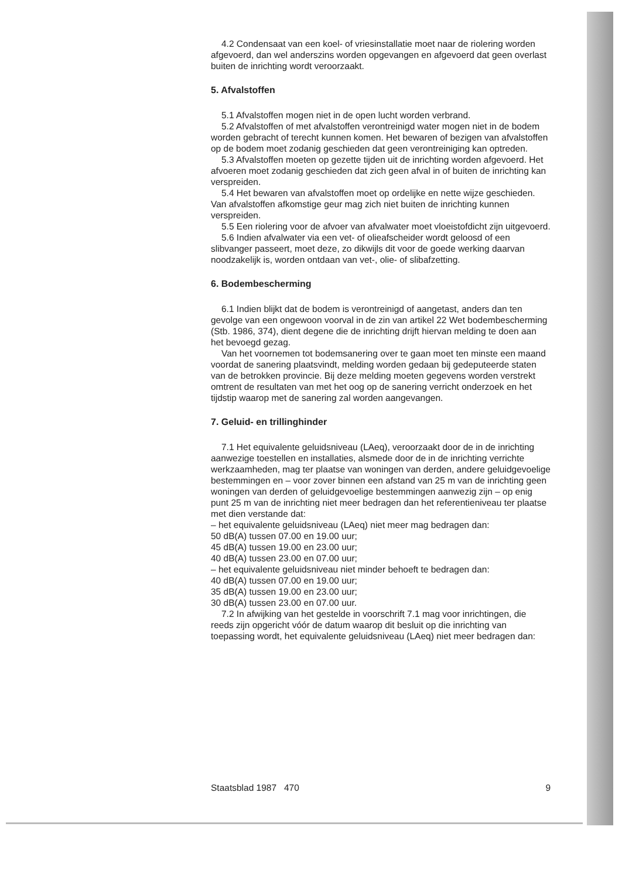4.2 Condensaat van een koel- of vriesinstallatie moet naar de riolering worden afgevoerd, dan wel anderszins worden opgevangen en afgevoerd dat geen overlast buiten de inrichting wordt veroorzaakt.
5. Afvalstoffen
5.1 Afvalstoffen mogen niet in de open lucht worden verbrand.
5.2 Afvalstoffen of met afvalstoffen verontreinigd water mogen niet in de bodem worden gebracht of terecht kunnen komen. Het bewaren of bezigen van afvalstoffen op de bodem moet zodanig geschieden dat geen verontreiniging kan optreden.
5.3 Afvalstoffen moeten op gezette tijden uit de inrichting worden afgevoerd. Het afvoeren moet zodanig geschieden dat zich geen afval in of buiten de inrichting kan verspreiden.
5.4 Het bewaren van afvalstoffen moet op ordelijke en nette wijze geschieden. Van afvalstoffen afkomstige geur mag zich niet buiten de inrichting kunnen verspreiden.
5.5 Een riolering voor de afvoer van afvalwater moet vloeistofdicht zijn uitgevoerd.
5.6 Indien afvalwater via een vet- of olieafscheider wordt geloosd of een slibvanger passeert, moet deze, zo dikwijls dit voor de goede werking daarvan noodzakelijk is, worden ontdaan van vet-, olie- of slibafzetting.
6. Bodembescherming
6.1 Indien blijkt dat de bodem is verontreinigd of aangetast, anders dan ten gevolge van een ongewoon voorval in de zin van artikel 22 Wet bodembescherming (Stb. 1986, 374), dient degene die de inrichting drijft hiervan melding te doen aan het bevoegd gezag.
Van het voornemen tot bodemsanering over te gaan moet ten minste een maand voordat de sanering plaatsvindt, melding worden gedaan bij gedeputeerde staten van de betrokken provincie. Bij deze melding moeten gegevens worden verstrekt omtrent de resultaten van met het oog op de sanering verricht onderzoek en het tijdstip waarop met de sanering zal worden aangevangen.
7. Geluid- en trillinghinder
7.1 Het equivalente geluidsniveau (LAeq), veroorzaakt door de in de inrichting aanwezige toestellen en installaties, alsmede door de in de inrichting verrichte werkzaamheden, mag ter plaatse van woningen van derden, andere geluidgevoelige bestemmingen en – voor zover binnen een afstand van 25 m van de inrichting geen woningen van derden of geluidgevoelige bestemmingen aanwezig zijn – op enig punt 25 m van de inrichting niet meer bedragen dan het referentieniveau ter plaatse met dien verstande dat:
– het equivalente geluidsniveau (LAeq) niet meer mag bedragen dan:
50 dB(A) tussen 07.00 en 19.00 uur;
45 dB(A) tussen 19.00 en 23.00 uur;
40 dB(A) tussen 23.00 en 07.00 uur;
– het equivalente geluidsniveau niet minder behoeft te bedragen dan:
40 dB(A) tussen 07.00 en 19.00 uur;
35 dB(A) tussen 19.00 en 23.00 uur;
30 dB(A) tussen 23.00 en 07.00 uur.
7.2 In afwijking van het gestelde in voorschrift 7.1 mag voor inrichtingen, die reeds zijn opgericht vóór de datum waarop dit besluit op die inrichting van toepassing wordt, het equivalente geluidsniveau (LAeq) niet meer bedragen dan:
Staatsblad 1987 470 9